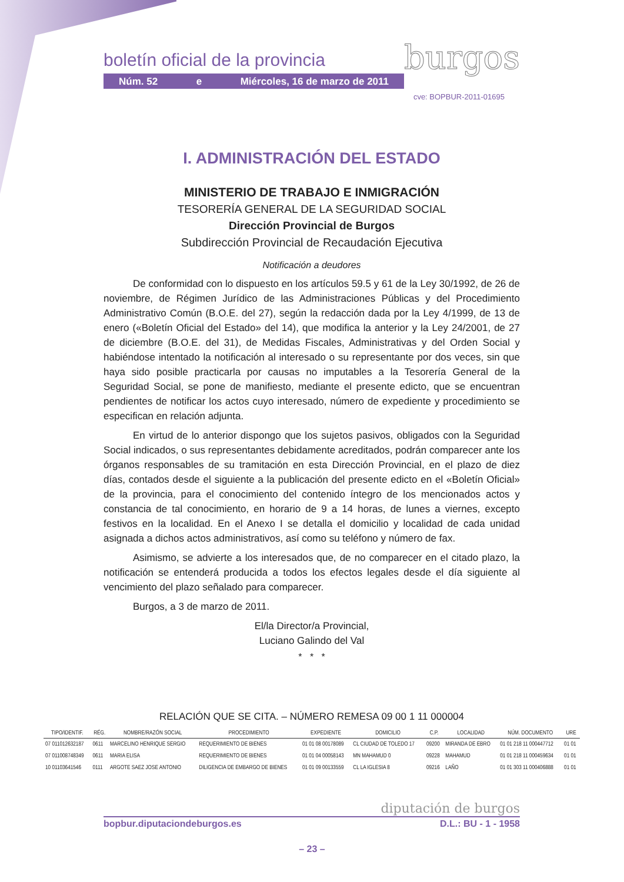boletín oficial de la provincia burgos
Núm. 52 e Miércoles, 16 de marzo de 2011
cve: BOPBUR-2011-01695
I. ADMINISTRACIÓN DEL ESTADO
MINISTERIO DE TRABAJO E INMIGRACIÓN
TESORERÍA GENERAL DE LA SEGURIDAD SOCIAL
Dirección Provincial de Burgos
Subdirección Provincial de Recaudación Ejecutiva
Notificación a deudores
De conformidad con lo dispuesto en los artículos 59.5 y 61 de la Ley 30/1992, de 26 de noviembre, de Régimen Jurídico de las Administraciones Públicas y del Procedimiento Administrativo Común (B.O.E. del 27), según la redacción dada por la Ley 4/1999, de 13 de enero («Boletín Oficial del Estado» del 14), que modifica la anterior y la Ley 24/2001, de 27 de diciembre (B.O.E. del 31), de Medidas Fiscales, Administrativas y del Orden Social y habiéndose intentado la notificación al interesado o su representante por dos veces, sin que haya sido posible practicarla por causas no imputables a la Tesorería General de la Seguridad Social, se pone de manifiesto, mediante el presente edicto, que se encuentran pendientes de notificar los actos cuyo interesado, número de expediente y procedimiento se especifican en relación adjunta.
En virtud de lo anterior dispongo que los sujetos pasivos, obligados con la Seguridad Social indicados, o sus representantes debidamente acreditados, podrán comparecer ante los órganos responsables de su tramitación en esta Dirección Provincial, en el plazo de diez días, contados desde el siguiente a la publicación del presente edicto en el «Boletín Oficial» de la provincia, para el conocimiento del contenido íntegro de los mencionados actos y constancia de tal conocimiento, en horario de 9 a 14 horas, de lunes a viernes, excepto festivos en la localidad. En el Anexo I se detalla el domicilio y localidad de cada unidad asignada a dichos actos administrativos, así como su teléfono y número de fax.
Asimismo, se advierte a los interesados que, de no comparecer en el citado plazo, la notificación se entenderá producida a todos los efectos legales desde el día siguiente al vencimiento del plazo señalado para comparecer.
Burgos, a 3 de marzo de 2011.
El/la Director/a Provincial,
Luciano Galindo del Val
* * *
RELACIÓN QUE SE CITA. – NÚMERO REMESA 09 00 1 11 000004
| TIPO/IDENTIF. | RÉG. | NOMBRE/RAZÓN SOCIAL | PROCEDIMIENTO | EXPEDIENTE | DOMICILIO | C.P. | LOCALIDAD | NÚM. DOCUMENTO | URE |
| --- | --- | --- | --- | --- | --- | --- | --- | --- | --- |
| 07 011012632187 | 0611 | MARCELINO HENRIQUE SERGIO | REQUERIMIENTO DE BIENES | 01 01 08 00178089 | CL CIUDAD DE TOLEDO 17 | 09200 | MIRANDA DE EBRO | 01 01 218 11 000447712 | 01 01 |
| 07 011008748349 | 0611 | MARIA ELISA | REQUERIMIENTO DE BIENES | 01 01 04 00058143 | MN MAHAMUD 0 | 09228 | MAHAMUD | 01 01 218 11 000459634 | 01 01 |
| 10 01103641546 | 0111 | ARGOTE SAEZ JOSE ANTONIO | DILIGENCIA DE EMBARGO DE BIENES | 01 01 09 00133559 | CL LA IGLESIA 8 | 09216 | LAÑO | 01 01 303 11 000406888 | 01 01 |
diputación de burgos
bopbur.diputaciondeburgos.es D.L.: BU - 1 - 1958
– 23 –